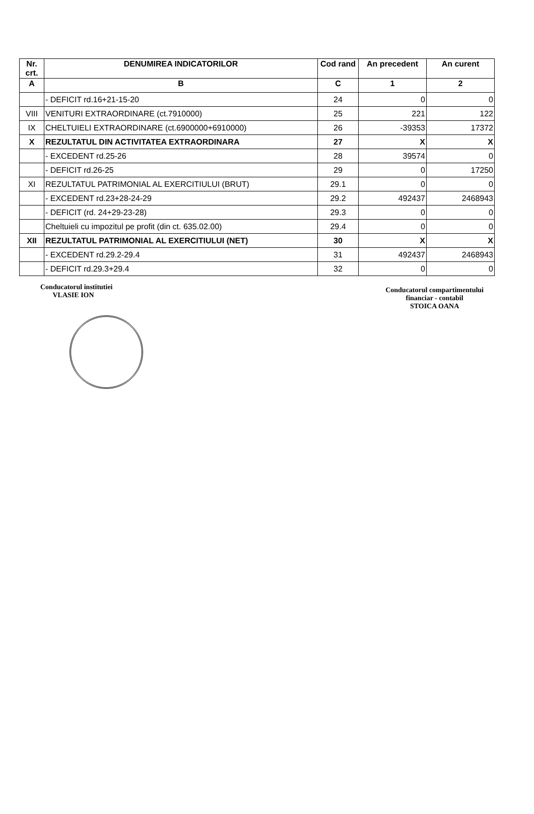| Nr. crt. | DENUMIREA INDICATORILOR | Cod rand | An precedent | An curent |
| --- | --- | --- | --- | --- |
| A | B | C | 1 | 2 |
| | - DEFICIT rd.16+21-15-20 | 24 | 0 | 0 |
| VIII | VENITURI EXTRAORDINARE (ct.7910000) | 25 | 221 | 122 |
| IX | CHELTUIELI EXTRAORDINARE (ct.6900000+6910000) | 26 | -39353 | 17372 |
| X | REZULTATUL DIN ACTIVITATEA EXTRAORDINARA | 27 | X | X |
| | - EXCEDENT rd.25-26 | 28 | 39574 | 0 |
| | - DEFICIT rd.26-25 | 29 | 0 | 17250 |
| XI | REZULTATUL PATRIMONIAL AL EXERCITIULUI (BRUT) | 29.1 | 0 | 0 |
| | - EXCEDENT rd.23+28-24-29 | 29.2 | 492437 | 2468943 |
| | - DEFICIT (rd. 24+29-23-28) | 29.3 | 0 | 0 |
| | Cheltuieli cu impozitul pe profit (din ct. 635.02.00) | 29.4 | 0 | 0 |
| XII | REZULTATUL PATRIMONIAL AL EXERCITIULUI (NET) | 30 | X | X |
| | - EXCEDENT rd.29.2-29.4 | 31 | 492437 | 2468943 |
| | - DEFICIT rd.29.3+29.4 | 32 | 0 | 0 |
Conducatorul institutiei
VLASIE ION
Conducatorul compartimentului
financiar - contabil
STOICA OANA